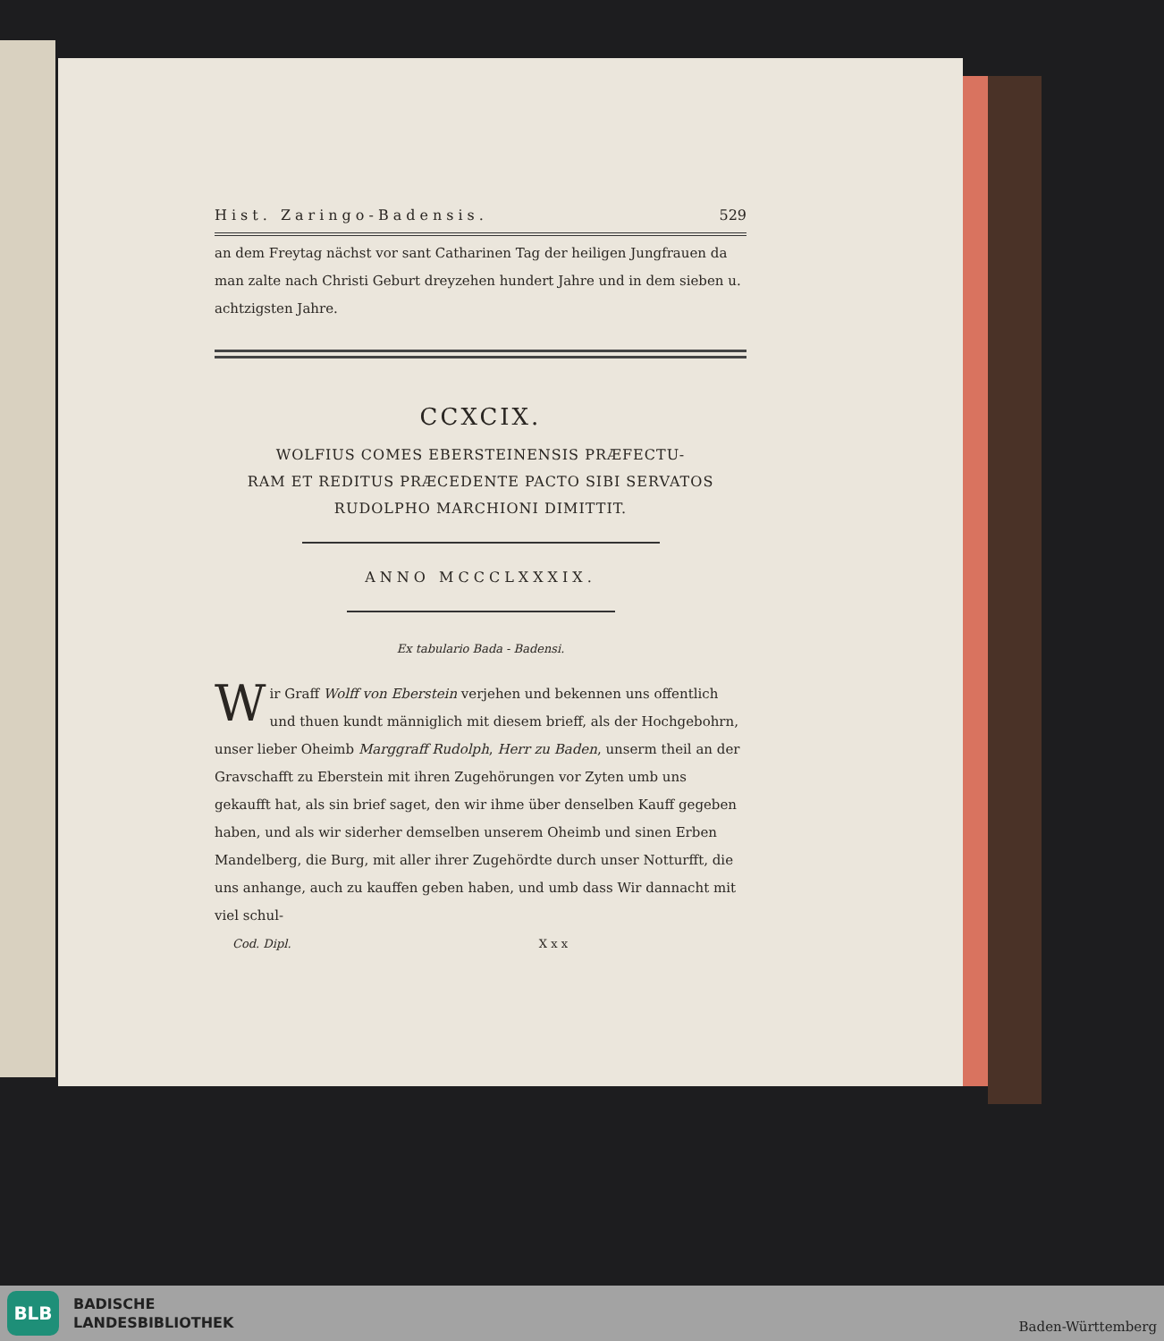Hist. Zaringo-Badensis. 529
an dem Freytag nächst vor sant Catharinen Tag der heiligen Jungfrauen da man zalte nach Christi Geburt dreyzehen hundert Jahre und in dem sieben u. achtzigsten Jahre.
CCXCIX.
WOLFIUS COMES EBERSTEINENSIS PRÆFECTU-
RAM ET REDITUS PRÆCEDENTE PACTO SIBI SERVATOS
RUDOLPHO MARCHIONI DIMITTIT.
ANNO MCCCLXXXIX.
Ex tabulario Bada - Badensi.
Wir Graff Wolff von Eberstein verjehen und bekennen uns offentlich und thuen kundt männiglich mit diesem brieff, als der Hochgebohrn, unser lieber Oheimb Marggraff Rudolph, Herr zu Baden, unserm theil an der Gravschafft zu Eberstein mit ihren Zugehörungen vor Zyten umb uns gekaufft hat, als sin brief saget, den wir ihme über denselben Kauff gegeben haben, und als wir siderher demselben unserem Oheimb und sinen Erben Mandelberg, die Burg, mit aller ihrer Zugehördte durch unser Notturfft, die uns anhange, auch zu kauffen geben haben, und umb dass Wir dannacht mit viel schul-
Cod. Dipl. X x x
BLB
BADISCHE
LANDESBIBLIOTHEK
Baden-Württemberg